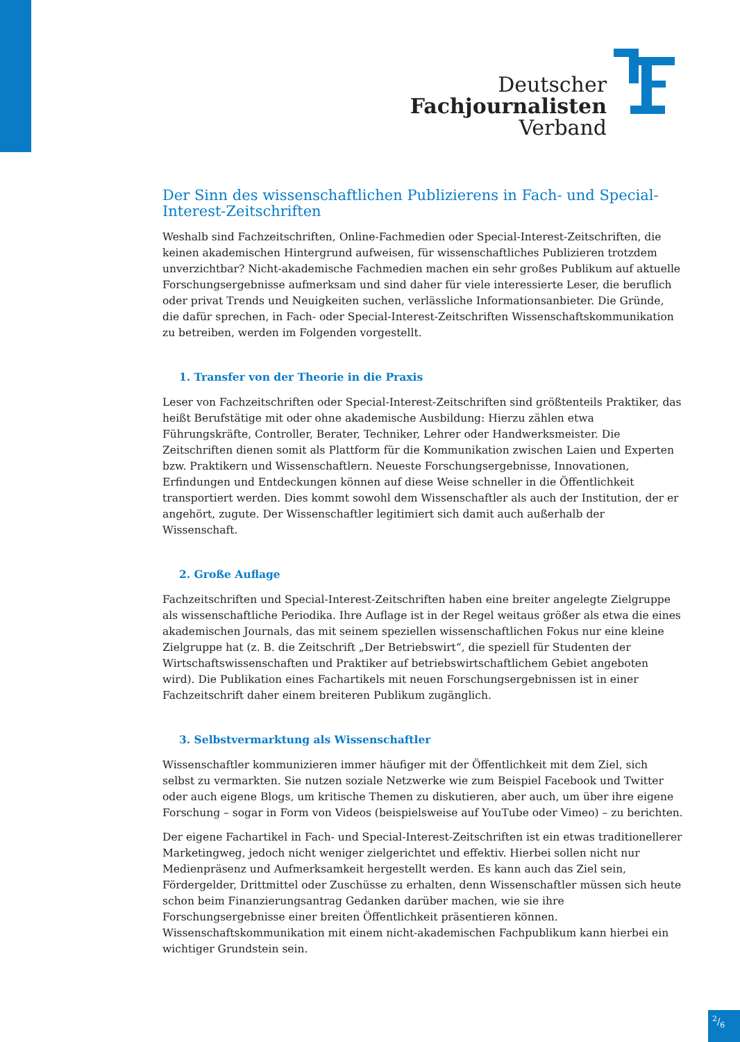Deutscher
Fachjournalisten
Verband
Der Sinn des wissenschaftlichen Publizierens in Fach- und Special-Interest-Zeitschriften
Weshalb sind Fachzeitschriften, Online-Fachmedien oder Special-Interest-Zeitschriften, die keinen akademischen Hintergrund aufweisen, für wissenschaftliches Publizieren trotzdem unverzichtbar? Nicht-akademische Fachmedien machen ein sehr großes Publikum auf aktuelle Forschungsergebnisse aufmerksam und sind daher für viele interessierte Leser, die beruflich oder privat Trends und Neuigkeiten suchen, verlässliche Informationsanbieter. Die Gründe, die dafür sprechen, in Fach- oder Special-Interest-Zeitschriften Wissenschaftskommunikation zu betreiben, werden im Folgenden vorgestellt.
1. Transfer von der Theorie in die Praxis
Leser von Fachzeitschriften oder Special-Interest-Zeitschriften sind größtenteils Praktiker, das heißt Berufstätige mit oder ohne akademische Ausbildung: Hierzu zählen etwa Führungskräfte, Controller, Berater, Techniker, Lehrer oder Handwerksmeister. Die Zeitschriften dienen somit als Plattform für die Kommunikation zwischen Laien und Experten bzw. Praktikern und Wissenschaftlern. Neueste Forschungsergebnisse, Innovationen, Erfindungen und Entdeckungen können auf diese Weise schneller in die Öffentlichkeit transportiert werden. Dies kommt sowohl dem Wissenschaftler als auch der Institution, der er angehört, zugute. Der Wissenschaftler legitimiert sich damit auch außerhalb der Wissenschaft.
2. Große Auflage
Fachzeitschriften und Special-Interest-Zeitschriften haben eine breiter angelegte Zielgruppe als wissenschaftliche Periodika. Ihre Auflage ist in der Regel weitaus größer als etwa die eines akademischen Journals, das mit seinem speziellen wissenschaftlichen Fokus nur eine kleine Zielgruppe hat (z. B. die Zeitschrift „Der Betriebswirt“, die speziell für Studenten der Wirtschaftswissenschaften und Praktiker auf betriebswirtschaftlichem Gebiet angeboten wird). Die Publikation eines Fachartikels mit neuen Forschungsergebnissen ist in einer Fachzeitschrift daher einem breiteren Publikum zugänglich.
3. Selbstvermarktung als Wissenschaftler
Wissenschaftler kommunizieren immer häufiger mit der Öffentlichkeit mit dem Ziel, sich selbst zu vermarkten. Sie nutzen soziale Netzwerke wie zum Beispiel Facebook und Twitter oder auch eigene Blogs, um kritische Themen zu diskutieren, aber auch, um über ihre eigene Forschung – sogar in Form von Videos (beispielsweise auf YouTube oder Vimeo) – zu berichten.
Der eigene Fachartikel in Fach- und Special-Interest-Zeitschriften ist ein etwas traditionellerer Marketingweg, jedoch nicht weniger zielgerichtet und effektiv. Hierbei sollen nicht nur Medienpräsenz und Aufmerksamkeit hergestellt werden. Es kann auch das Ziel sein, Fördergelder, Drittmittel oder Zuschüsse zu erhalten, denn Wissenschaftler müssen sich heute schon beim Finanzierungsantrag Gedanken darüber machen, wie sie ihre Forschungsergebnisse einer breiten Öffentlichkeit präsentieren können. Wissenschaftskommunikation mit einem nicht-akademischen Fachpublikum kann hierbei ein wichtiger Grundstein sein.
2/6